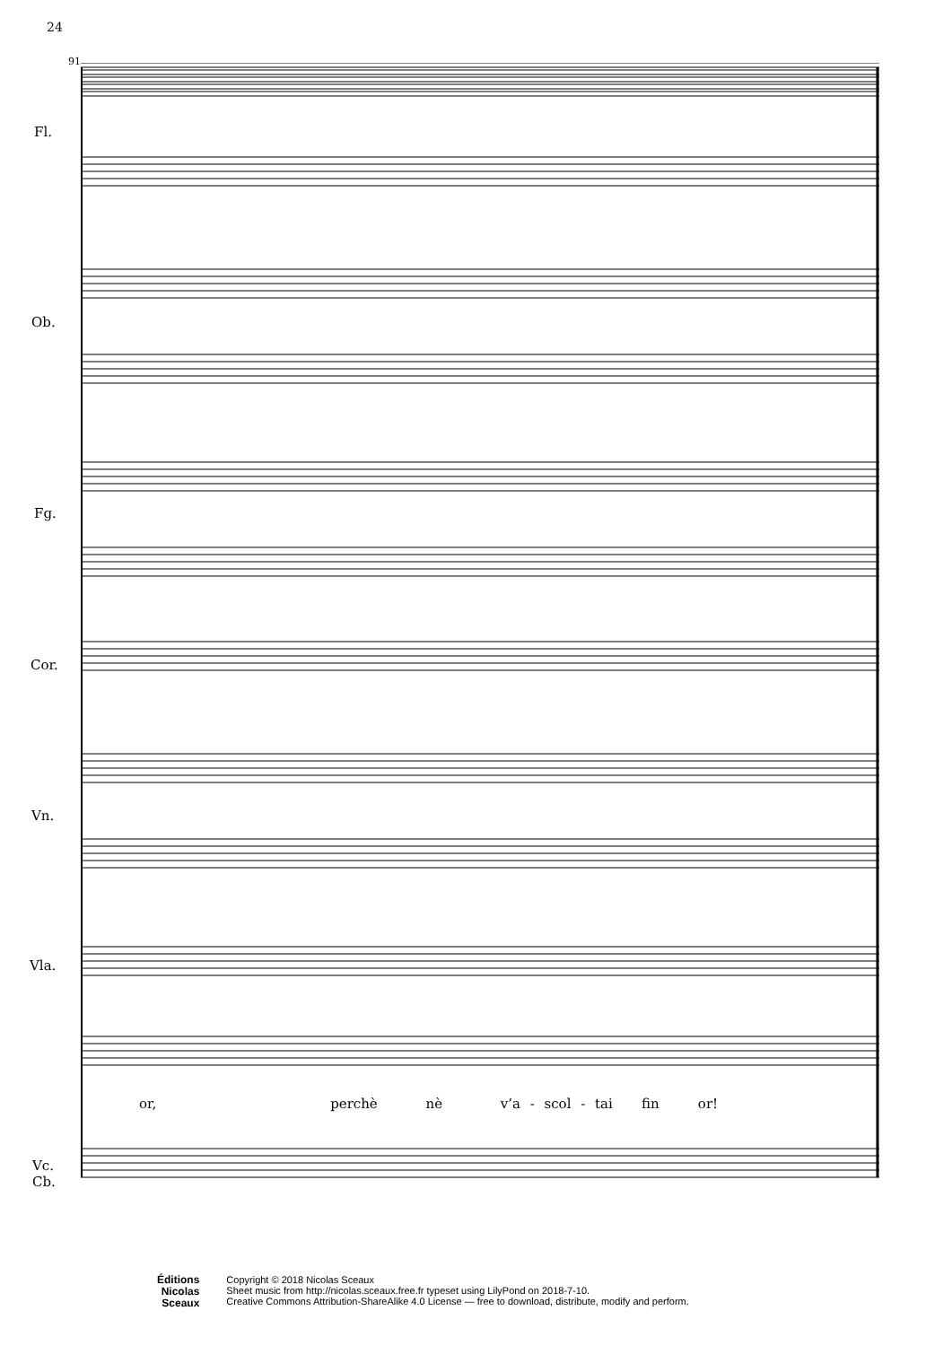24
91
Fl.
Ob.
Fg.
Cor.
Vn.
Vla.
Vc.
Cb.
or, perchè nè v’a - scol - tai fin or!
Éditions
Nicolas
Sceaux
Copyright © 2018 Nicolas Sceaux
Sheet music from http://nicolas.sceaux.free.fr typeset using LilyPond on 2018-7-10.
Creative Commons Attribution-ShareAlike 4.0 License — free to download, distribute, modify and perform.